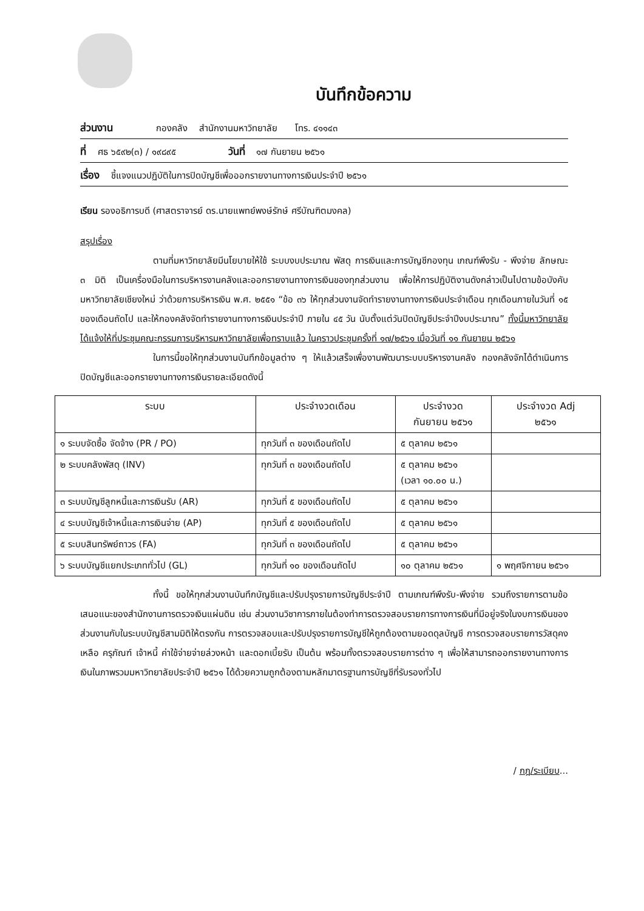บันทึกข้อความ
ส่วนงาน กองคลัง สำนักงานมหาวิทยาลัย โทร. ๔๑๑๔๓
ที่ ศธ ๖๕๙๒(๓) / ๑๙๘๙๕ วันที่ ๑๗ กันยายน ๒๕๖๑
เรื่อง ชี้แจงแนวปฏิบัติในการปิดบัญชีเพื่อออกรายงานทางการเงินประจำปี ๒๕๖๑
เรียน รองอธิการบดี (ศาสตราจารย์ ดร.นายแพทย์พงษ์รักษ์ ศรีบัณฑิตมงคล)
สรุปเรื่อง
ตามที่มหาวิทยาลัยมีนโยบายให้ใช้ ระบบงบประมาณ พัสดุ การเงินและการบัญชีกองทุน เกณฑ์พึงรับ - พึงจ่าย ลักษณะ ๓ มิติ เป็นเครื่องมือในการบริหารงานคลังและออกรายงานทางการเงินของทุกส่วนงาน เพื่อให้การปฏิบัติงานดังกล่าวเป็นไปตามข้อบังคับมหาวิทยาลัยเชียงใหม่ ว่าด้วยการบริหารเงิน พ.ศ. ๒๕๕๑ “ข้อ ๓๖ ให้ทุกส่วนงานจัดทำรายงานทางการเงินประจำเดือน ทุกเดือนภายในวันที่ ๑๕ ของเดือนถัดไป และให้กองคลังจัดทำรายงานทางการเงินประจำปี ภายใน ๔๕ วัน นับตั้งแต่วันปิดบัญชีประจำปีงบประมาณ” ทั้งนี้มหาวิทยาลัยได้แจ้งให้ที่ประชุมคณะกรรมการบริหารมหาวิทยาลัยเพื่อทราบแล้ว ในคราวประชุมครั้งที่ ๑๗/๒๕๖๑ เมื่อวันที่ ๑๑ กันยายน ๒๕๖๑
ในการนี้ขอให้ทุกส่วนงานบันทึกข้อมูลต่าง ๆ ให้แล้วเสร็จเพื่องานพัฒนาระบบบริหารงานคลัง กองคลังจักได้ดำเนินการปิดบัญชีและออกรายงานทางการเงินรายละเอียดดังนี้
| ระบบ | ประจำงวดเดือน | ประจำงวด กันยายน ๒๕๖๑ | ประจำงวด Adj ๒๕๖๑ |
| --- | --- | --- | --- |
| ๑ ระบบจัดซื้อ จัดจ้าง (PR / PO) | ทุกวันที่ ๓ ของเดือนถัดไป | ๕ ตุลาคม ๒๕๖๑ | |
| ๒ ระบบคลังพัสดุ (INV) | ทุกวันที่ ๓ ของเดือนถัดไป | ๕ ตุลาคม ๒๕๖๑ (เวลา ๑๐.๐๐ น.) | |
| ๓ ระบบบัญชีลูกหนี้และการเงินรับ (AR) | ทุกวันที่ ๕ ของเดือนถัดไป | ๕ ตุลาคม ๒๕๖๑ | |
| ๔ ระบบบัญชีเจ้าหนี้และการเงินจ่าย (AP) | ทุกวันที่ ๕ ของเดือนถัดไป | ๕ ตุลาคม ๒๕๖๑ | |
| ๕ ระบบสินทรัพย์ถาวร (FA) | ทุกวันที่ ๓ ของเดือนถัดไป | ๕ ตุลาคม ๒๕๖๑ | |
| ๖ ระบบบัญชีแยกประเภททั่วไป (GL) | ทุกวันที่ ๑๐ ของเดือนถัดไป | ๑๐ ตุลาคม ๒๕๖๑ | ๑ พฤศจิกายน ๒๕๖๑ |
ทั้งนี้ ขอให้ทุกส่วนงานบันทึกบัญชีและปรับปรุงรายการบัญชีประจำปี ตามเกณฑ์พึงรับ-พึงจ่าย รวมถึงรายการตามข้อเสนอแนะของสำนักงานการตรวจเงินแผ่นดิน เช่น ส่วนงานวิชาการภายในต้องทำการตรวจสอบรายการทางการเงินที่มีอยู่จริงในงบการเงินของส่วนงานกับในระบบบัญชีสามมิติให้ตรงกัน การตรวจสอบและปรับปรุงรายการบัญชีให้ถูกต้องตามยอดดุลบัญชี การตรวจสอบรายการวัสดุคงเหลือ ครุภัณฑ์ เจ้าหนี้ ค่าใช้จ่ายจ่ายล่วงหน้า และดอกเบี้ยรับ เป็นต้น พร้อมทั้งตรวจสอบรายการต่าง ๆ เพื่อให้สามารถออกรายงานทางการเงินในภาพรวมมหาวิทยาลัยประจำปี ๒๕๖๑ ได้ด้วยความถูกต้องตามหลักมาตรฐานการบัญชีที่รับรองทั่วไป
/ กฎ/ระเบียบ...